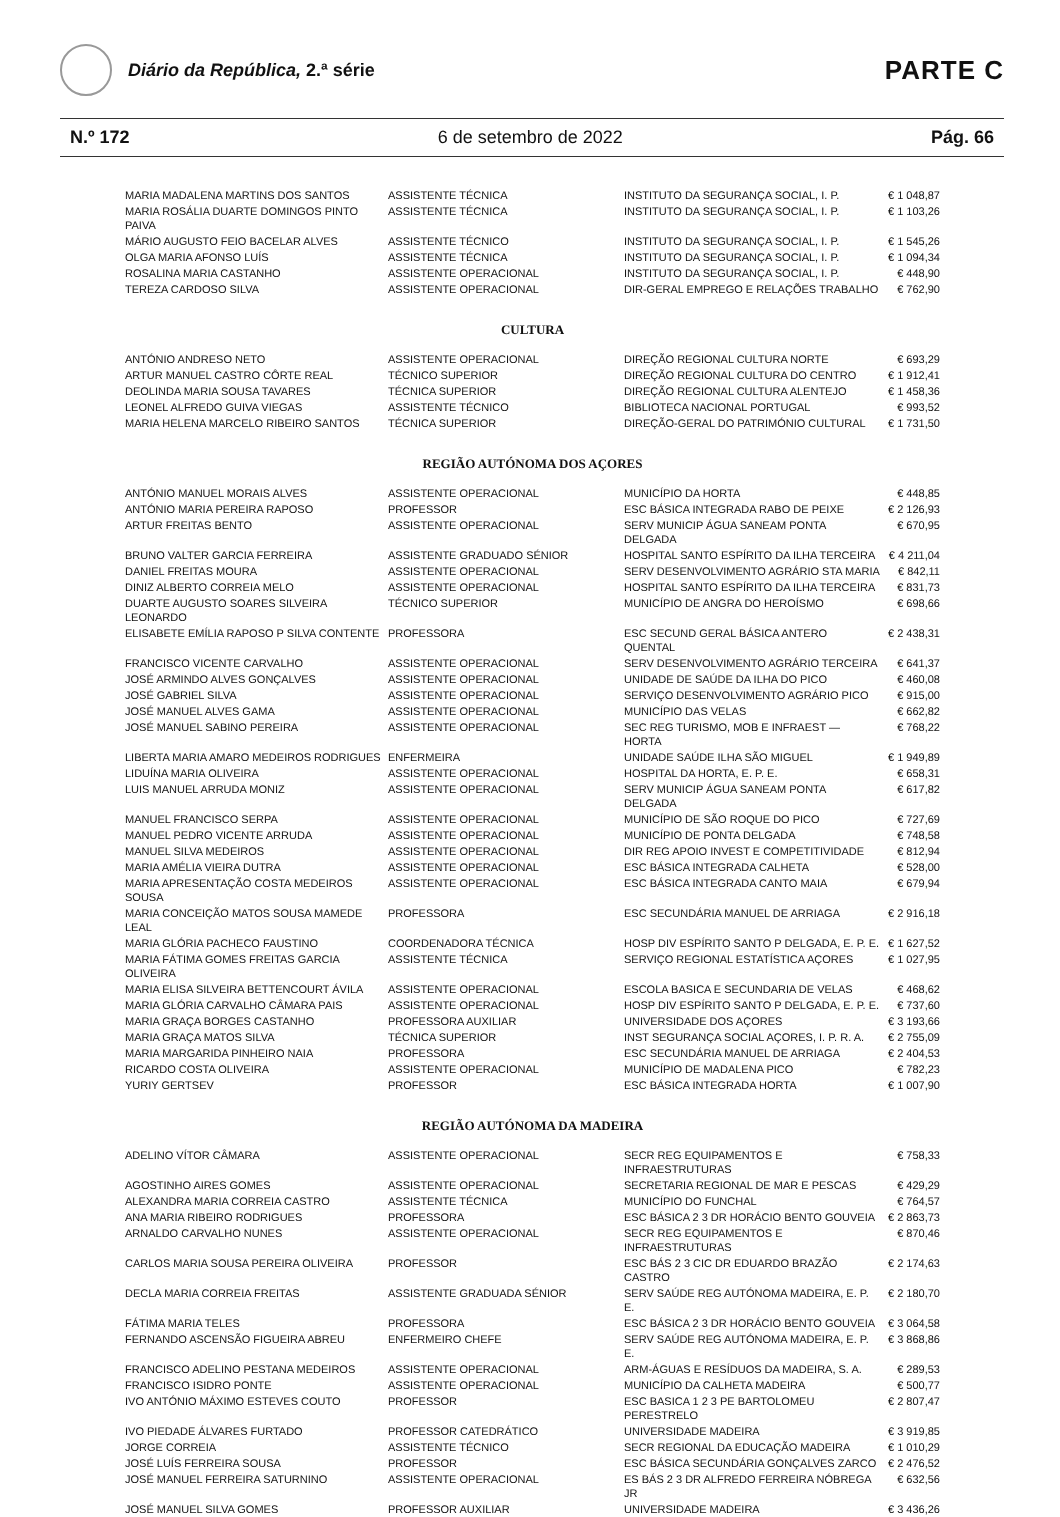Diário da República, 2.ª série
PARTE C
N.º 172 6 de setembro de 2022 Pág. 66
| MARIA MADALENA MARTINS DOS SANTOS | ASSISTENTE TÉCNICA | INSTITUTO DA SEGURANÇA SOCIAL, I. P. | € 1 048,87 |
| MARIA ROSÁLIA DUARTE DOMINGOS PINTO PAIVA | ASSISTENTE TÉCNICA | INSTITUTO DA SEGURANÇA SOCIAL, I. P. | € 1 103,26 |
| MÁRIO AUGUSTO FEIO BACELAR ALVES | ASSISTENTE TÉCNICO | INSTITUTO DA SEGURANÇA SOCIAL, I. P. | € 1 545,26 |
| OLGA MARIA AFONSO LUÍS | ASSISTENTE TÉCNICA | INSTITUTO DA SEGURANÇA SOCIAL, I. P. | € 1 094,34 |
| ROSALINA MARIA CASTANHO | ASSISTENTE OPERACIONAL | INSTITUTO DA SEGURANÇA SOCIAL, I. P. | € 448,90 |
| TEREZA CARDOSO SILVA | ASSISTENTE OPERACIONAL | DIR-GERAL EMPREGO E RELAÇÕES TRABALHO | € 762,90 |
| CULTURA | | | |
| ANTÓNIO ANDRESO NETO | ASSISTENTE OPERACIONAL | DIREÇÃO REGIONAL CULTURA NORTE | € 693,29 |
| ARTUR MANUEL CASTRO CÔRTE REAL | TÉCNICO SUPERIOR | DIREÇÃO REGIONAL CULTURA DO CENTRO | € 1 912,41 |
| DEOLINDA MARIA SOUSA TAVARES | TÉCNICA SUPERIOR | DIREÇÃO REGIONAL CULTURA ALENTEJO | € 1 458,36 |
| LEONEL ALFREDO GUIVA VIEGAS | ASSISTENTE TÉCNICO | BIBLIOTECA NACIONAL PORTUGAL | € 993,52 |
| MARIA HELENA MARCELO RIBEIRO SANTOS | TÉCNICA SUPERIOR | DIREÇÃO-GERAL DO PATRIMÓNIO CULTURAL | € 1 731,50 |
| REGIÃO AUTÓNOMA DOS AÇORES | | | |
| ANTÓNIO MANUEL MORAIS ALVES | ASSISTENTE OPERACIONAL | MUNICÍPIO DA HORTA | € 448,85 |
| ANTÓNIO MARIA PEREIRA RAPOSO | PROFESSOR | ESC BÁSICA INTEGRADA RABO DE PEIXE | € 2 126,93 |
| ARTUR FREITAS BENTO | ASSISTENTE OPERACIONAL | SERV MUNICIP ÁGUA SANEAM PONTA DELGADA | € 670,95 |
| BRUNO VALTER GARCIA FERREIRA | ASSISTENTE GRADUADO SÉNIOR | HOSPITAL SANTO ESPÍRITO DA ILHA TERCEIRA | € 4 211,04 |
| DANIEL FREITAS MOURA | ASSISTENTE OPERACIONAL | SERV DESENVOLVIMENTO AGRÁRIO STA MARIA | € 842,11 |
| DINIZ ALBERTO CORREIA MELO | ASSISTENTE OPERACIONAL | HOSPITAL SANTO ESPÍRITO DA ILHA TERCEIRA | € 831,73 |
| DUARTE AUGUSTO SOARES SILVEIRA LEONARDO | TÉCNICO SUPERIOR | MUNICÍPIO DE ANGRA DO HEROÍSMO | € 698,66 |
| ELISABETE EMÍLIA RAPOSO P SILVA CONTENTE | PROFESSORA | ESC SECUND GERAL BÁSICA ANTERO QUENTAL | € 2 438,31 |
| FRANCISCO VICENTE CARVALHO | ASSISTENTE OPERACIONAL | SERV DESENVOLVIMENTO AGRÁRIO TERCEIRA | € 641,37 |
| JOSÉ ARMINDO ALVES GONÇALVES | ASSISTENTE OPERACIONAL | UNIDADE DE SAÚDE DA ILHA DO PICO | € 460,08 |
| JOSÉ GABRIEL SILVA | ASSISTENTE OPERACIONAL | SERVIÇO DESENVOLVIMENTO AGRÁRIO PICO | € 915,00 |
| JOSÉ MANUEL ALVES GAMA | ASSISTENTE OPERACIONAL | MUNICÍPIO DAS VELAS | € 662,82 |
| JOSÉ MANUEL SABINO PEREIRA | ASSISTENTE OPERACIONAL | SEC REG TURISMO, MOB E INFRAEST — HORTA | € 768,22 |
| LIBERTA MARIA AMARO MEDEIROS RODRIGUES | ENFERMEIRA | UNIDADE SAÚDE ILHA SÃO MIGUEL | € 1 949,89 |
| LIDUÍNA MARIA OLIVEIRA | ASSISTENTE OPERACIONAL | HOSPITAL DA HORTA, E. P. E. | € 658,31 |
| LUIS MANUEL ARRUDA MONIZ | ASSISTENTE OPERACIONAL | SERV MUNICIP ÁGUA SANEAM PONTA DELGADA | € 617,82 |
| MANUEL FRANCISCO SERPA | ASSISTENTE OPERACIONAL | MUNICÍPIO DE SÃO ROQUE DO PICO | € 727,69 |
| MANUEL PEDRO VICENTE ARRUDA | ASSISTENTE OPERACIONAL | MUNICÍPIO DE PONTA DELGADA | € 748,58 |
| MANUEL SILVA MEDEIROS | ASSISTENTE OPERACIONAL | DIR REG APOIO INVEST E COMPETITIVIDADE | € 812,94 |
| MARIA AMÉLIA VIEIRA DUTRA | ASSISTENTE OPERACIONAL | ESC BÁSICA INTEGRADA CALHETA | € 528,00 |
| MARIA APRESENTAÇÃO COSTA MEDEIROS SOUSA | ASSISTENTE OPERACIONAL | ESC BÁSICA INTEGRADA CANTO MAIA | € 679,94 |
| MARIA CONCEIÇÃO MATOS SOUSA MAMEDE LEAL | PROFESSORA | ESC SECUNDÁRIA MANUEL DE ARRIAGA | € 2 916,18 |
| MARIA GLÓRIA PACHECO FAUSTINO | COORDENADORA TÉCNICA | HOSP DIV ESPÍRITO SANTO P DELGADA, E. P. E. | € 1 627,52 |
| MARIA FÁTIMA GOMES FREITAS GARCIA OLIVEIRA | ASSISTENTE TÉCNICA | SERVIÇO REGIONAL ESTATÍSTICA AÇORES | € 1 027,95 |
| MARIA ELISA SILVEIRA BETTENCOURT ÁVILA | ASSISTENTE OPERACIONAL | ESCOLA BASICA E SECUNDARIA DE VELAS | € 468,62 |
| MARIA GLÓRIA CARVALHO CÂMARA PAIS | ASSISTENTE OPERACIONAL | HOSP DIV ESPÍRITO SANTO P DELGADA, E. P. E. | € 737,60 |
| MARIA GRAÇA BORGES CASTANHO | PROFESSORA AUXILIAR | UNIVERSIDADE DOS AÇORES | € 3 193,66 |
| MARIA GRAÇA MATOS SILVA | TÉCNICA SUPERIOR | INST SEGURANÇA SOCIAL AÇORES, I. P. R. A. | € 2 755,09 |
| MARIA MARGARIDA PINHEIRO NAIA | PROFESSORA | ESC SECUNDÁRIA MANUEL DE ARRIAGA | € 2 404,53 |
| RICARDO COSTA OLIVEIRA | ASSISTENTE OPERACIONAL | MUNICÍPIO DE MADALENA PICO | € 782,23 |
| YURIY GERTSEV | PROFESSOR | ESC BÁSICA INTEGRADA HORTA | € 1 007,90 |
| REGIÃO AUTÓNOMA DA MADEIRA | | | |
| ADELINO VÍTOR CÂMARA | ASSISTENTE OPERACIONAL | SECR REG EQUIPAMENTOS E INFRAESTRUTURAS | € 758,33 |
| AGOSTINHO AIRES GOMES | ASSISTENTE OPERACIONAL | SECRETARIA REGIONAL DE MAR E PESCAS | € 429,29 |
| ALEXANDRA MARIA CORREIA CASTRO | ASSISTENTE TÉCNICA | MUNICÍPIO DO FUNCHAL | € 764,57 |
| ANA MARIA RIBEIRO RODRIGUES | PROFESSORA | ESC BÁSICA 2 3 DR HORÁCIO BENTO GOUVEIA | € 2 863,73 |
| ARNALDO CARVALHO NUNES | ASSISTENTE OPERACIONAL | SECR REG EQUIPAMENTOS E INFRAESTRUTURAS | € 870,46 |
| CARLOS MARIA SOUSA PEREIRA OLIVEIRA | PROFESSOR | ESC BÁS 2 3 CIC DR EDUARDO BRAZÃO CASTRO | € 2 174,63 |
| DECLA MARIA CORREIA FREITAS | ASSISTENTE GRADUADA SÉNIOR | SERV SAÚDE REG AUTÓNOMA MADEIRA, E. P. E. | € 2 180,70 |
| FÁTIMA MARIA TELES | PROFESSORA | ESC BÁSICA 2 3 DR HORÁCIO BENTO GOUVEIA | € 3 064,58 |
| FERNANDO ASCENSÃO FIGUEIRA ABREU | ENFERMEIRO CHEFE | SERV SAÚDE REG AUTÓNOMA MADEIRA, E. P. E. | € 3 868,86 |
| FRANCISCO ADELINO PESTANA MEDEIROS | ASSISTENTE OPERACIONAL | ARM-ÁGUAS E RESÍDUOS DA MADEIRA, S. A. | € 289,53 |
| FRANCISCO ISIDRO PONTE | ASSISTENTE OPERACIONAL | MUNICÍPIO DA CALHETA MADEIRA | € 500,77 |
| IVO ANTÓNIO MÁXIMO ESTEVES COUTO | PROFESSOR | ESC BASICA 1 2 3 PE BARTOLOMEU PERESTRELO | € 2 807,47 |
| IVO PIEDADE ÁLVARES FURTADO | PROFESSOR CATEDRÁTICO | UNIVERSIDADE MADEIRA | € 3 919,85 |
| JORGE CORREIA | ASSISTENTE TÉCNICO | SECR REGIONAL DA EDUCAÇÃO MADEIRA | € 1 010,29 |
| JOSÉ LUÍS FERREIRA SOUSA | PROFESSOR | ESC BÁSICA SECUNDÁRIA GONÇALVES ZARCO | € 2 476,52 |
| JOSÉ MANUEL FERREIRA SATURNINO | ASSISTENTE OPERACIONAL | ES BÁS 2 3 DR ALFREDO FERREIRA NÓBREGA JR | € 632,56 |
| JOSÉ MANUEL SILVA GOMES | PROFESSOR AUXILIAR | UNIVERSIDADE MADEIRA | € 3 436,26 |